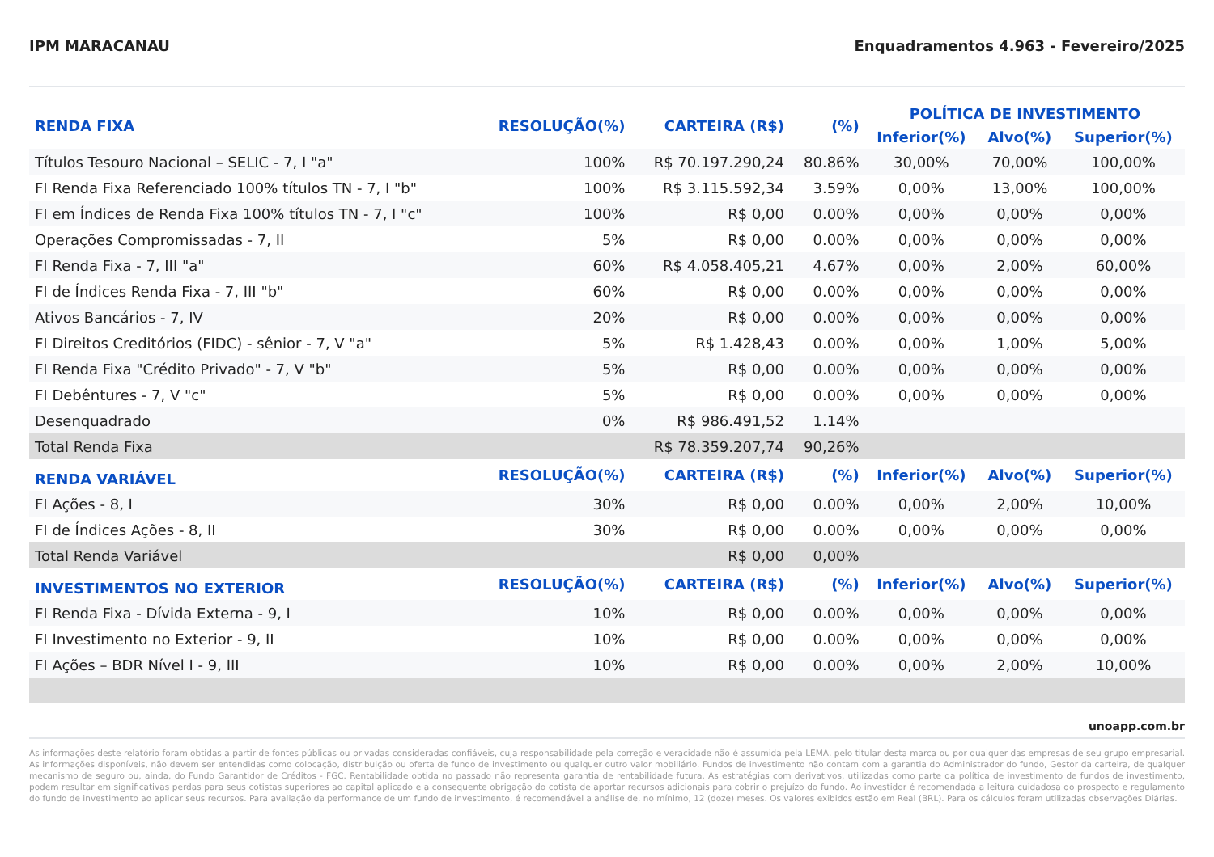IPM MARACANAU Enquadramentos 4.963 - Fevereiro/2025
| RENDA FIXA | RESOLUÇÃO(%) | CARTEIRA (R$) | (%) | POLÍTICA DE INVESTIMENTO | | |
| --- | --- | --- | --- | --- | --- | --- |
| | | | | Inferior(%) | Alvo(%) | Superior(%) |
| Títulos Tesouro Nacional – SELIC - 7, I "a" | 100% | R$ 70.197.290,24 | 80.86% | 30,00% | 70,00% | 100,00% |
| FI Renda Fixa Referenciado 100% títulos TN - 7, I "b" | 100% | R$ 3.115.592,34 | 3.59% | 0,00% | 13,00% | 100,00% |
| FI em Índices de Renda Fixa 100% títulos TN - 7, I "c" | 100% | R$ 0,00 | 0.00% | 0,00% | 0,00% | 0,00% |
| Operações Compromissadas - 7, II | 5% | R$ 0,00 | 0.00% | 0,00% | 0,00% | 0,00% |
| FI Renda Fixa - 7, III "a" | 60% | R$ 4.058.405,21 | 4.67% | 0,00% | 2,00% | 60,00% |
| FI de Índices Renda Fixa - 7, III "b" | 60% | R$ 0,00 | 0.00% | 0,00% | 0,00% | 0,00% |
| Ativos Bancários - 7, IV | 20% | R$ 0,00 | 0.00% | 0,00% | 0,00% | 0,00% |
| FI Direitos Creditórios (FIDC) - sênior - 7, V "a" | 5% | R$ 1.428,43 | 0.00% | 0,00% | 1,00% | 5,00% |
| FI Renda Fixa "Crédito Privado" - 7, V "b" | 5% | R$ 0,00 | 0.00% | 0,00% | 0,00% | 0,00% |
| FI Debêntures - 7, V "c" | 5% | R$ 0,00 | 0.00% | 0,00% | 0,00% | 0,00% |
| Desenquadrado | 0% | R$ 986.491,52 | 1.14% | | | |
| Total Renda Fixa | | R$ 78.359.207,74 | 90,26% | | | |
| RENDA VARIÁVEL | RESOLUÇÃO(%) | CARTEIRA (R$) | (%) | Inferior(%) | Alvo(%) | Superior(%) |
| FI Ações - 8, I | 30% | R$ 0,00 | 0.00% | 0,00% | 2,00% | 10,00% |
| FI de Índices Ações - 8, II | 30% | R$ 0,00 | 0.00% | 0,00% | 0,00% | 0,00% |
| Total Renda Variável | | R$ 0,00 | 0,00% | | | |
| INVESTIMENTOS NO EXTERIOR | RESOLUÇÃO(%) | CARTEIRA (R$) | (%) | Inferior(%) | Alvo(%) | Superior(%) |
| FI Renda Fixa - Dívida Externa - 9, I | 10% | R$ 0,00 | 0.00% | 0,00% | 0,00% | 0,00% |
| FI Investimento no Exterior - 9, II | 10% | R$ 0,00 | 0.00% | 0,00% | 0,00% | 0,00% |
| FI Ações – BDR Nível I - 9, III | 10% | R$ 0,00 | 0.00% | 0,00% | 2,00% | 10,00% |
unoapp.com.br
As informações deste relatório foram obtidas a partir de fontes públicas ou privadas consideradas confiáveis, cuja responsabilidade pela correção e veracidade não é assumida pela LEMA, pelo titular desta marca ou por qualquer das empresas de seu grupo empresarial. As informações disponíveis, não devem ser entendidas como colocação, distribuição ou oferta de fundo de investimento ou qualquer outro valor mobiliário. Fundos de investimento não contam com a garantia do Administrador do fundo, Gestor da carteira, de qualquer mecanismo de seguro ou, ainda, do Fundo Garantidor de Créditos - FGC. Rentabilidade obtida no passado não representa garantia de rentabilidade futura. As estratégias com derivativos, utilizadas como parte da política de investimento de fundos de investimento, podem resultar em significativas perdas para seus cotistas superiores ao capital aplicado e a consequente obrigação do cotista de aportar recursos adicionais para cobrir o prejuízo do fundo. Ao investidor é recomendada a leitura cuidadosa do prospecto e regulamento do fundo de investimento ao aplicar seus recursos. Para avaliação da performance de um fundo de investimento, é recomendável a análise de, no mínimo, 12 (doze) meses. Os valores exibidos estão em Real (BRL). Para os cálculos foram utilizadas observações Diárias.